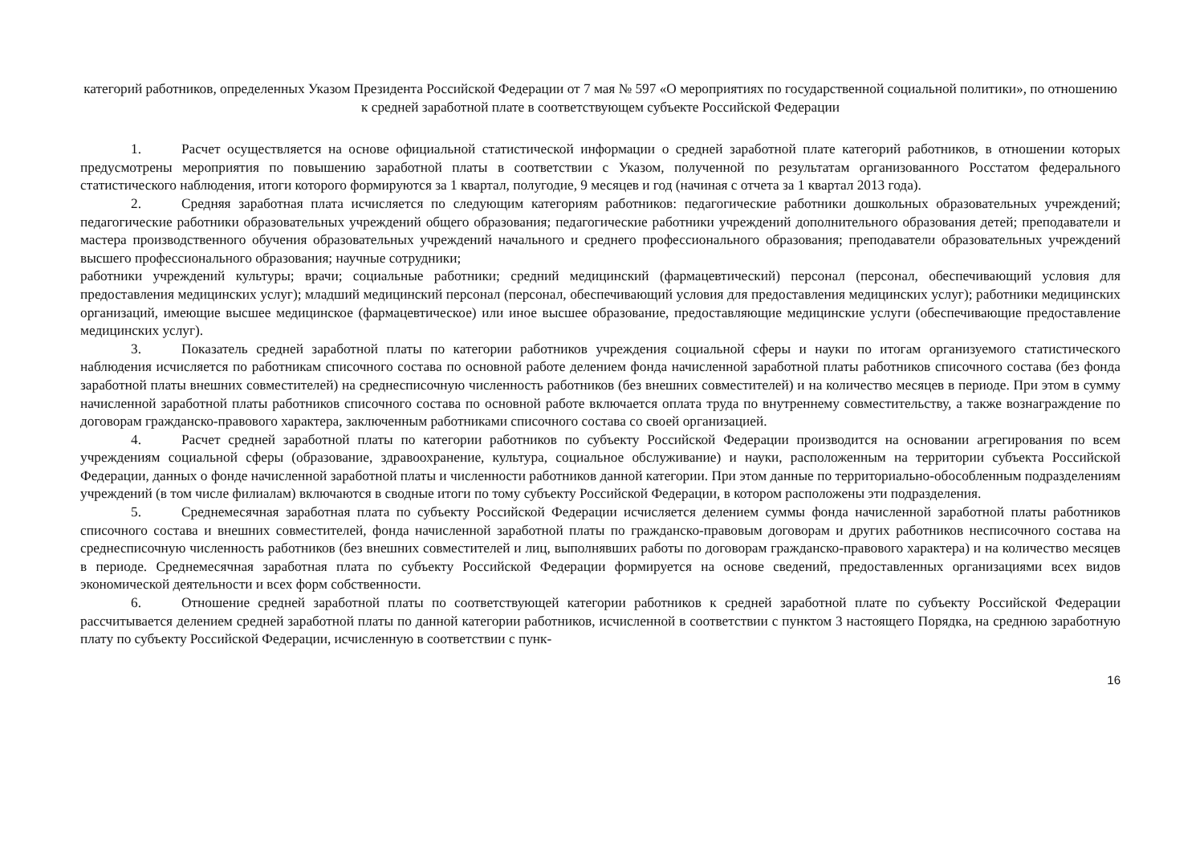категорий работников, определенных Указом Президента Российской Федерации от 7 мая № 597 «О мероприятиях по государственной социальной политики», по отношению к средней заработной плате в соответствующем субъекте Российской Федерации
1. Расчет осуществляется на основе официальной статистической информации о средней заработной плате категорий работников, в отношении которых предусмотрены мероприятия по повышению заработной платы в соответствии с Указом, полученной по результатам организованного Росстатом федерального статистического наблюдения, итоги которого формируются за 1 квартал, полугодие, 9 месяцев и год (начиная с отчета за 1 квартал 2013 года).
2. Средняя заработная плата исчисляется по следующим категориям работников: педагогические работники дошкольных образовательных учреждений; педагогические работники образовательных учреждений общего образования; педагогические работники учреждений дополнительного образования детей; преподаватели и мастера производственного обучения образовательных учреждений начального и среднего профессионального образования; преподаватели образовательных учреждений высшего профессионального образования; научные сотрудники;
работники учреждений культуры; врачи; социальные работники; средний медицинский (фармацевтический) персонал (персонал, обеспечивающий условия для предоставления медицинских услуг); младший медицинский персонал (персонал, обеспечивающий условия для предоставления медицинских услуг); работники медицинских организаций, имеющие высшее медицинское (фармацевтическое) или иное высшее образование, предоставляющие медицинские услуги (обеспечивающие предоставление медицинских услуг).
3. Показатель средней заработной платы по категории работников учреждения социальной сферы и науки по итогам организуемого статистического наблюдения исчисляется по работникам списочного состава по основной работе делением фонда начисленной заработной платы работников списочного состава (без фонда заработной платы внешних совместителей) на среднесписочную численность работников (без внешних совместителей) и на количество месяцев в периоде. При этом в сумму начисленной заработной платы работников списочного состава по основной работе включается оплата труда по внутреннему совместительству, а также вознаграждение по договорам гражданско-правового характера, заключенным работниками списочного состава со своей организацией.
4. Расчет средней заработной платы по категории работников по субъекту Российской Федерации производится на основании агрегирования по всем учреждениям социальной сферы (образование, здравоохранение, культура, социальное обслуживание) и науки, расположенным на территории субъекта Российской Федерации, данных о фонде начисленной заработной платы и численности работников данной категории. При этом данные по территориально-обособленным подразделениям учреждений (в том числе филиалам) включаются в сводные итоги по тому субъекту Российской Федерации, в котором расположены эти подразделения.
5. Среднемесячная заработная плата по субъекту Российской Федерации исчисляется делением суммы фонда начисленной заработной платы работников списочного состава и внешних совместителей, фонда начисленной заработной платы по гражданско-правовым договорам и других работников несписочного состава на среднесписочную численность работников (без внешних совместителей и лиц, выполнявших работы по договорам гражданско-правового характера) и на количество месяцев в периоде. Среднемесячная заработная плата по субъекту Российской Федерации формируется на основе сведений, предоставленных организациями всех видов экономической деятельности и всех форм собственности.
6. Отношение средней заработной платы по соответствующей категории работников к средней заработной плате по субъекту Российской Федерации рассчитывается делением средней заработной платы по данной категории работников, исчисленной в соответствии с пунктом 3 настоящего Порядка, на среднюю заработную плату по субъекту Российской Федерации, исчисленную в соответствии с пунк-
16